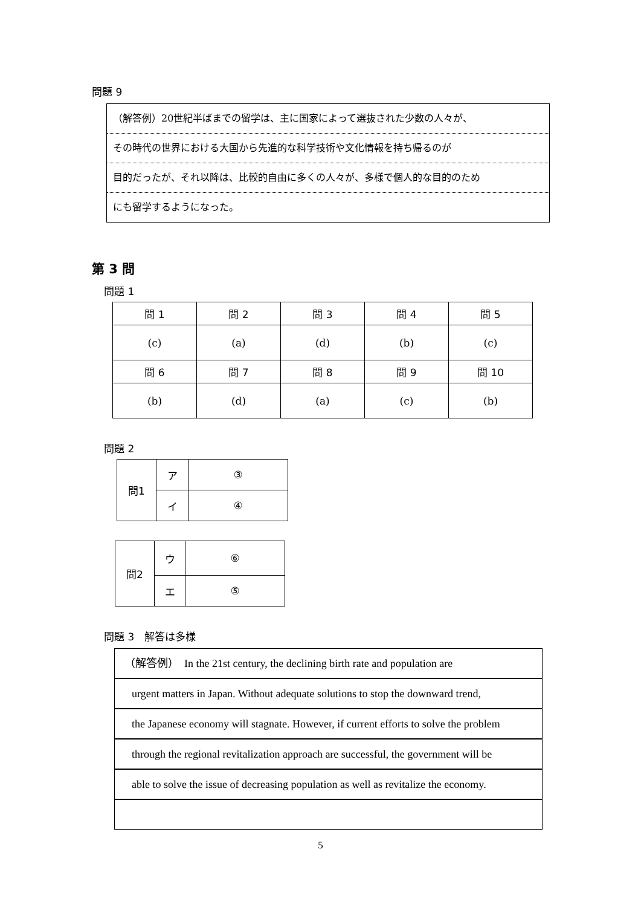問題 9
（解答例）20世紀半ばまでの留学は、主に国家によって選抜された少数の人々が、
その時代の世界における大国から先進的な科学技術や文化情報を持ち帰るのが
目的だったが、それ以降は、比較的自由に多くの人々が、多様で個人的な目的のため
にも留学するようになった。
第 3 問
問題 1
| 問 1 | 問 2 | 問 3 | 問 4 | 問 5 |
| (c) | (a) | (d) | (b) | (c) |
| 問 6 | 問 7 | 問 8 | 問 9 | 問 10 |
| (b) | (d) | (a) | (c) | (b) |
問題 2
| 問1 | ア | ③ |
| | イ | ④ |
| 問2 | ウ | ⑥ |
| | エ | ⑤ |
問題 3　解答は多様
（解答例）　In the 21st century, the declining birth rate and population are
urgent matters in Japan. Without adequate solutions to stop the downward trend,
the Japanese economy will stagnate. However, if current efforts to solve the problem
through the regional revitalization approach are successful, the government will be
able to solve the issue of decreasing population as well as revitalize the economy.
5